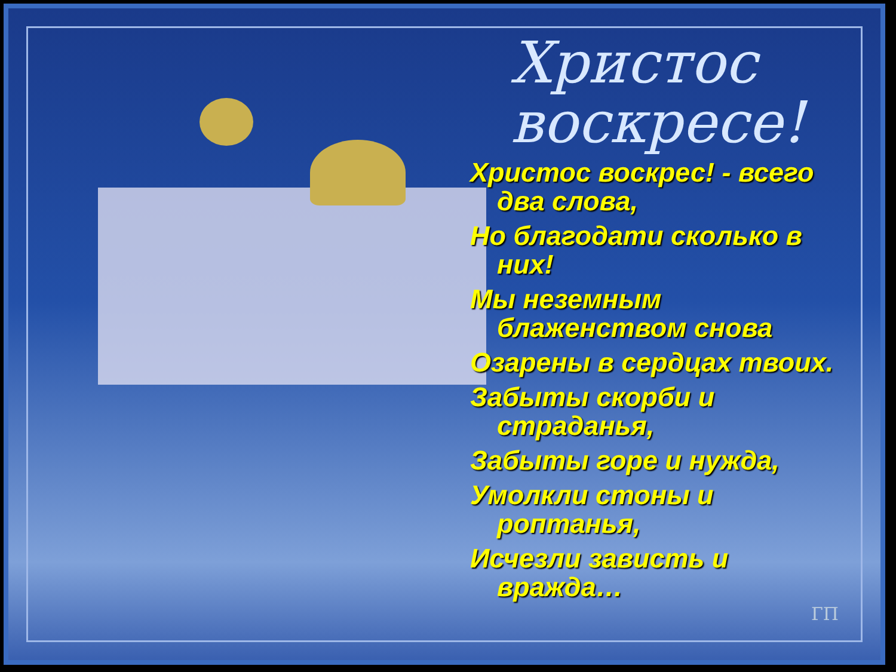ГП
Христос воскресе!
Христос воскрес! - всего два слова,
Но благодати сколько в них!
Мы неземным блаженством снова
Озарены в сердцах твоих.
Забыты скорби и страданья,
Забыты горе и нужда,
Умолкли стоны и роптанья,
Исчезли зависть и вражда…